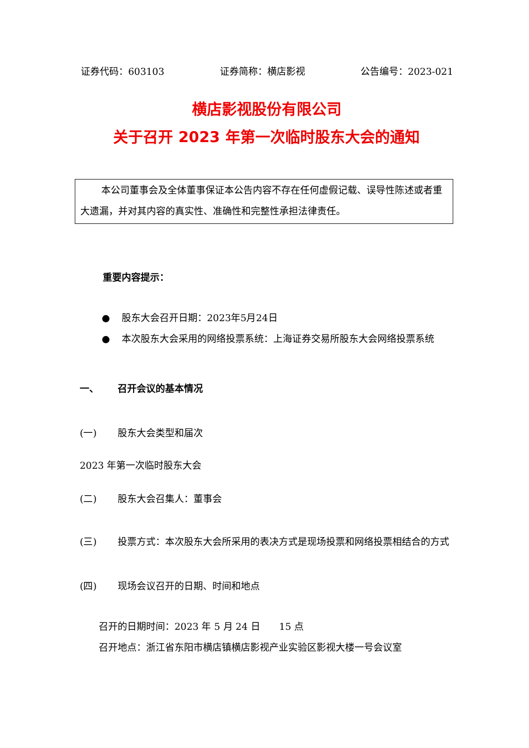证券代码：603103 证券简称：横店影视 公告编号：2023-021
横店影视股份有限公司
关于召开 2023 年第一次临时股东大会的通知
本公司董事会及全体董事保证本公告内容不存在任何虚假记载、误导性陈述或者重大遗漏，并对其内容的真实性、准确性和完整性承担法律责任。
重要内容提示：
● 股东大会召开日期：2023年5月24日
● 本次股东大会采用的网络投票系统：上海证券交易所股东大会网络投票系统
一、 召开会议的基本情况
(一) 股东大会类型和届次
2023 年第一次临时股东大会
(二) 股东大会召集人：董事会
(三) 投票方式：本次股东大会所采用的表决方式是现场投票和网络投票相结合的方式
(四) 现场会议召开的日期、时间和地点
召开的日期时间：2023 年 5 月 24 日　　15 点
召开地点：浙江省东阳市横店镇横店影视产业实验区影视大楼一号会议室